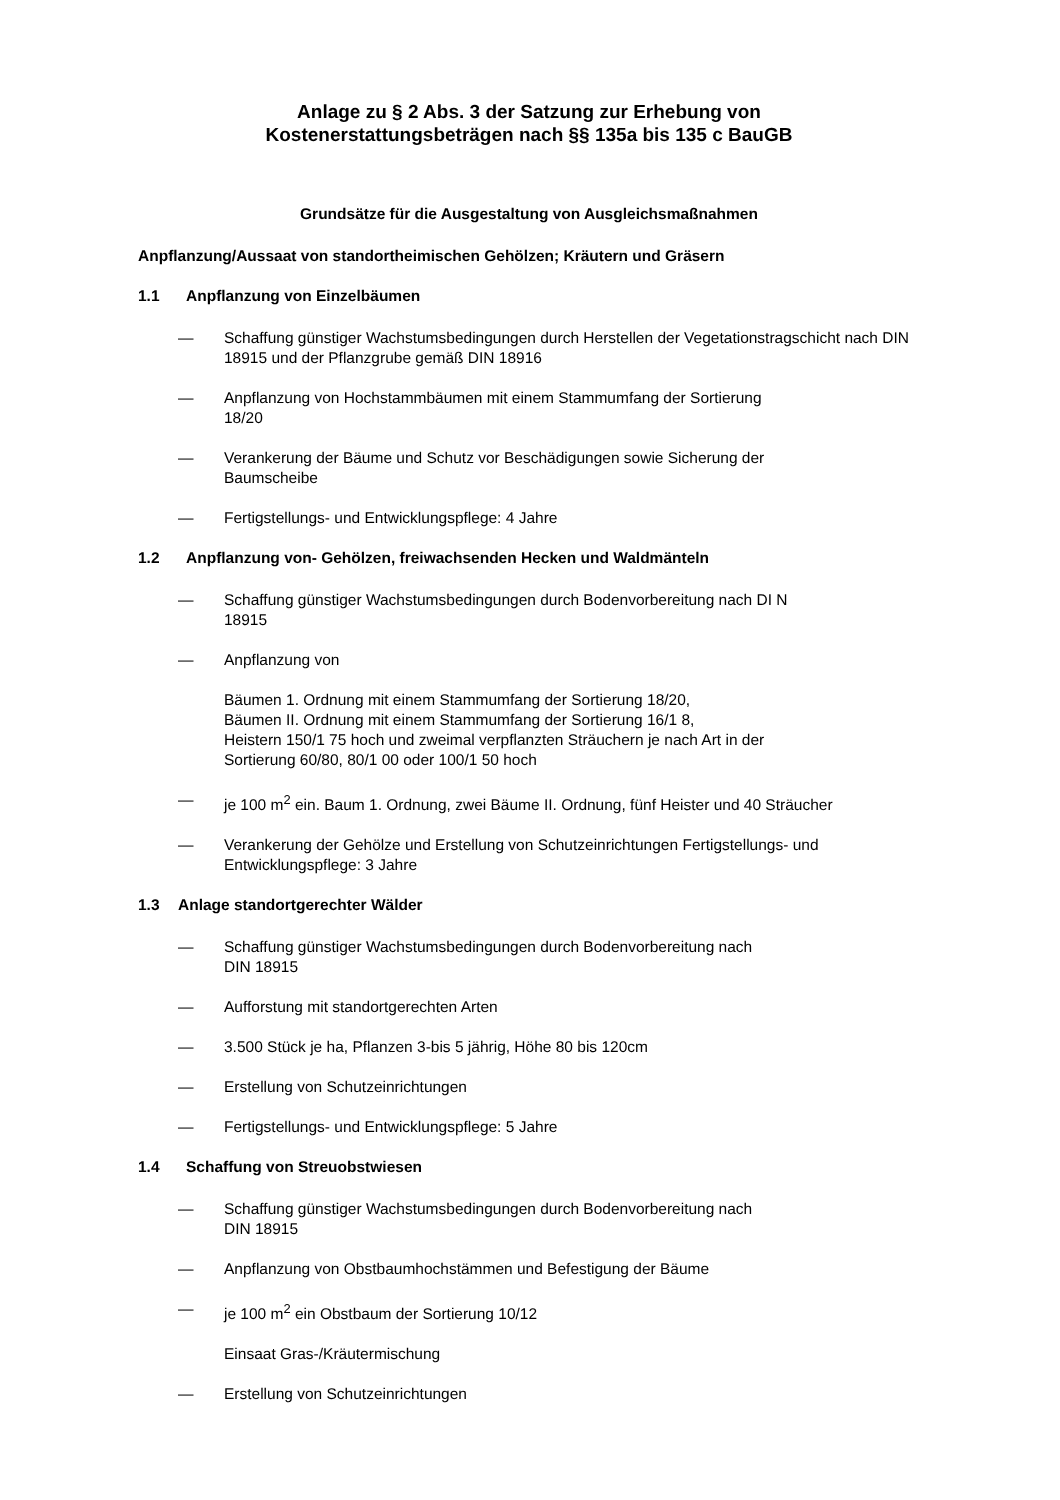Anlage zu § 2 Abs. 3 der Satzung zur Erhebung von
Kostenerstattungsbeträgen nach §§ 135a bis 135 c BauGB
Grundsätze für die Ausgestaltung von Ausgleichsmaßnahmen
Anpflanzung/Aussaat von standortheimischen Gehölzen; Kräutern und Gräsern
1.1 Anpflanzung von Einzelbäumen
— Schaffung günstiger Wachstumsbedingungen durch Herstellen der Vegetationstragschicht nach DIN 18915 und der Pflanzgrube gemäß DIN 18916
— Anpflanzung von Hochstammbäumen mit einem Stammumfang der Sortierung
18/20
— Verankerung der Bäume und Schutz vor Beschädigungen sowie Sicherung der
Baumscheibe
— Fertigstellungs- und Entwicklungspflege: 4 Jahre
1.2 Anpflanzung von- Gehölzen, freiwachsenden Hecken und Waldmänteln
— Schaffung günstiger Wachstumsbedingungen durch Bodenvorbereitung nach DI N
18915
— Anpflanzung von
Bäumen 1. Ordnung mit einem Stammumfang der Sortierung 18/20,
Bäumen II. Ordnung mit einem Stammumfang der Sortierung 16/1 8,
Heistern 150/1 75 hoch und zweimal verpflanzten Sträuchern je nach Art in der
Sortierung 60/80, 80/1 00 oder 100/1 50 hoch
— je 100 m<sup>2</sup> ein. Baum 1. Ordnung, zwei Bäume II. Ordnung, fünf Heister und 40 Sträucher
— Verankerung der Gehölze und Erstellung von Schutzeinrichtungen Fertigstellungs- und Entwicklungspflege: 3 Jahre
1.3 Anlage standortgerechter Wälder
— Schaffung günstiger Wachstumsbedingungen durch Bodenvorbereitung nach
DIN 18915
— Aufforstung mit standortgerechten Arten
— 3.500 Stück je ha, Pflanzen 3-bis 5 jährig, Höhe 80 bis 120cm
— Erstellung von Schutzeinrichtungen
— Fertigstellungs- und Entwicklungspflege: 5 Jahre
1.4 Schaffung von Streuobstwiesen
— Schaffung günstiger Wachstumsbedingungen durch Bodenvorbereitung nach
DIN 18915
— Anpflanzung von Obstbaumhochstämmen und Befestigung der Bäume
— je 100 m<sup>2</sup> ein Obstbaum der Sortierung 10/12
Einsaat Gras-/Kräutermischung
— Erstellung von Schutzeinrichtungen